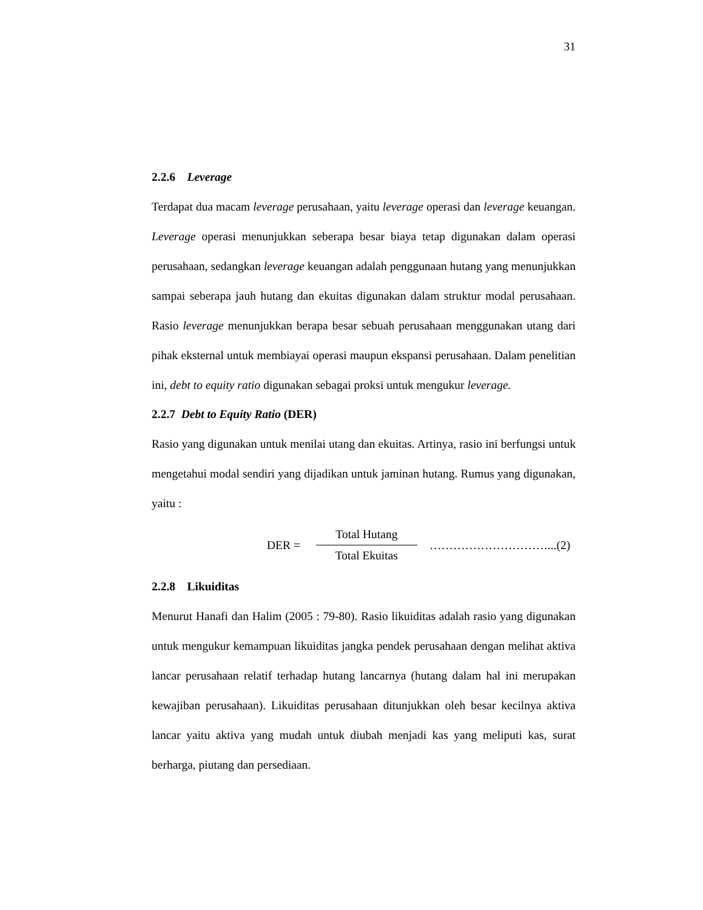31
2.2.6 Leverage
Terdapat dua macam leverage perusahaan, yaitu leverage operasi dan leverage keuangan. Leverage operasi menunjukkan seberapa besar biaya tetap digunakan dalam operasi perusahaan, sedangkan leverage keuangan adalah penggunaan hutang yang menunjukkan sampai seberapa jauh hutang dan ekuitas digunakan dalam struktur modal perusahaan. Rasio leverage menunjukkan berapa besar sebuah perusahaan menggunakan utang dari pihak eksternal untuk membiayai operasi maupun ekspansi perusahaan. Dalam penelitian ini, debt to equity ratio digunakan sebagai proksi untuk mengukur leverage.
2.2.7 Debt to Equity Ratio (DER)
Rasio yang digunakan untuk menilai utang dan ekuitas. Artinya, rasio ini berfungsi untuk mengetahui modal sendiri yang dijadikan untuk jaminan hutang. Rumus yang digunakan, yaitu :
DER = Total Hutang Total Ekuitas …………………………...(2)
2.2.8 Likuiditas
Menurut Hanafi dan Halim (2005 : 79-80). Rasio likuiditas adalah rasio yang digunakan untuk mengukur kemampuan likuiditas jangka pendek perusahaan dengan melihat aktiva lancar perusahaan relatif terhadap hutang lancarnya (hutang dalam hal ini merupakan kewajiban perusahaan). Likuiditas perusahaan ditunjukkan oleh besar kecilnya aktiva lancar yaitu aktiva yang mudah untuk diubah menjadi kas yang meliputi kas, surat berharga, piutang dan persediaan.